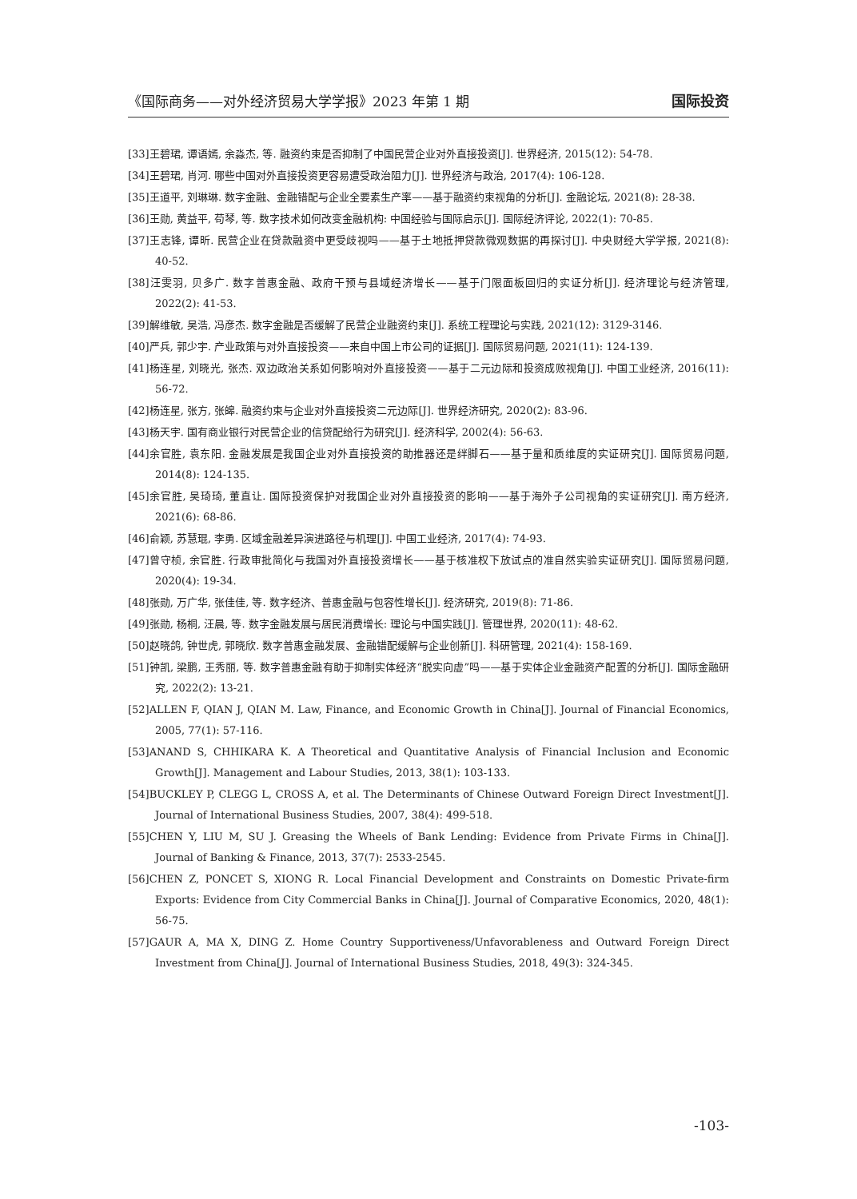《国际商务——对外经济贸易大学学报》2023 年第 1 期 国际投资
[33]王碧珺, 谭语嫣, 余淼杰, 等. 融资约束是否抑制了中国民营企业对外直接投资[J]. 世界经济, 2015(12): 54-78.
[34]王碧珺, 肖河. 哪些中国对外直接投资更容易遭受政治阻力[J]. 世界经济与政治, 2017(4): 106-128.
[35]王道平, 刘琳琳. 数字金融、金融错配与企业全要素生产率——基于融资约束视角的分析[J]. 金融论坛, 2021(8): 28-38.
[36]王勋, 黄益平, 苟琴, 等. 数字技术如何改变金融机构: 中国经验与国际启示[J]. 国际经济评论, 2022(1): 70-85.
[37]王志锋, 谭昕. 民营企业在贷款融资中更受歧视吗——基于土地抵押贷款微观数据的再探讨[J]. 中央财经大学学报, 2021(8): 40-52.
[38]汪雯羽, 贝多广. 数字普惠金融、政府干预与县域经济增长——基于门限面板回归的实证分析[J]. 经济理论与经济管理, 2022(2): 41-53.
[39]解维敏, 吴浩, 冯彦杰. 数字金融是否缓解了民营企业融资约束[J]. 系统工程理论与实践, 2021(12): 3129-3146.
[40]严兵, 郭少宇. 产业政策与对外直接投资——来自中国上市公司的证据[J]. 国际贸易问题, 2021(11): 124-139.
[41]杨连星, 刘晓光, 张杰. 双边政治关系如何影响对外直接投资——基于二元边际和投资成败视角[J]. 中国工业经济, 2016(11): 56-72.
[42]杨连星, 张方, 张皞. 融资约束与企业对外直接投资二元边际[J]. 世界经济研究, 2020(2): 83-96.
[43]杨天宇. 国有商业银行对民营企业的信贷配给行为研究[J]. 经济科学, 2002(4): 56-63.
[44]余官胜, 袁东阳. 金融发展是我国企业对外直接投资的助推器还是绊脚石——基于量和质维度的实证研究[J]. 国际贸易问题, 2014(8): 124-135.
[45]余官胜, 吴琦琦, 董直让. 国际投资保护对我国企业对外直接投资的影响——基于海外子公司视角的实证研究[J]. 南方经济, 2021(6): 68-86.
[46]俞颖, 苏慧琨, 李勇. 区域金融差异演进路径与机理[J]. 中国工业经济, 2017(4): 74-93.
[47]曾守桢, 余官胜. 行政审批简化与我国对外直接投资增长——基于核准权下放试点的准自然实验实证研究[J]. 国际贸易问题, 2020(4): 19-34.
[48]张勋, 万广华, 张佳佳, 等. 数字经济、普惠金融与包容性增长[J]. 经济研究, 2019(8): 71-86.
[49]张勋, 杨桐, 汪晨, 等. 数字金融发展与居民消费增长: 理论与中国实践[J]. 管理世界, 2020(11): 48-62.
[50]赵晓鸽, 钟世虎, 郭晓欣. 数字普惠金融发展、金融错配缓解与企业创新[J]. 科研管理, 2021(4): 158-169.
[51]钟凯, 梁鹏, 王秀丽, 等. 数字普惠金融有助于抑制实体经济“脱实向虚”吗——基于实体企业金融资产配置的分析[J]. 国际金融研究, 2022(2): 13-21.
[52]ALLEN F, QIAN J, QIAN M. Law, Finance, and Economic Growth in China[J]. Journal of Financial Economics, 2005, 77(1): 57-116.
[53]ANAND S, CHHIKARA K. A Theoretical and Quantitative Analysis of Financial Inclusion and Economic Growth[J]. Management and Labour Studies, 2013, 38(1): 103-133.
[54]BUCKLEY P, CLEGG L, CROSS A, et al. The Determinants of Chinese Outward Foreign Direct Investment[J]. Journal of International Business Studies, 2007, 38(4): 499-518.
[55]CHEN Y, LIU M, SU J. Greasing the Wheels of Bank Lending: Evidence from Private Firms in China[J]. Journal of Banking & Finance, 2013, 37(7): 2533-2545.
[56]CHEN Z, PONCET S, XIONG R. Local Financial Development and Constraints on Domestic Private-firm Exports: Evidence from City Commercial Banks in China[J]. Journal of Comparative Economics, 2020, 48(1): 56-75.
[57]GAUR A, MA X, DING Z. Home Country Supportiveness/Unfavorableness and Outward Foreign Direct Investment from China[J]. Journal of International Business Studies, 2018, 49(3): 324-345.
-103-